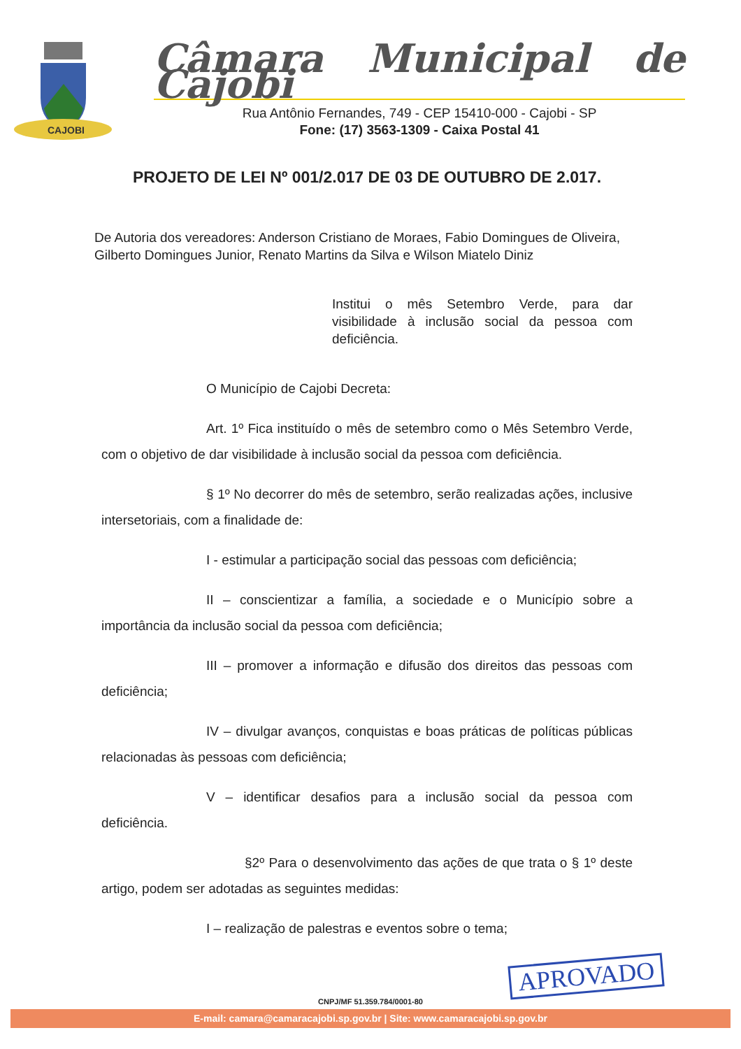CAJOBI
Câmara Municipal de Cajobi
Rua Antônio Fernandes, 749 - CEP 15410-000 - Cajobi - SP
Fone: (17) 3563-1309 - Caixa Postal 41
PROJETO DE LEI Nº 001/2.017 DE 03 DE OUTUBRO DE 2.017.
De Autoria dos vereadores: Anderson Cristiano de Moraes, Fabio Domingues de Oliveira, Gilberto Domingues Junior, Renato Martins da Silva e Wilson Miatelo Diniz
Institui o mês Setembro Verde, para dar visibilidade à inclusão social da pessoa com deficiência.
O Município de Cajobi Decreta:
Art. 1º Fica instituído o mês de setembro como o Mês Setembro Verde, com o objetivo de dar visibilidade à inclusão social da pessoa com deficiência.
§ 1º No decorrer do mês de setembro, serão realizadas ações, inclusive intersetoriais, com a finalidade de:
I - estimular a participação social das pessoas com deficiência;
II – conscientizar a família, a sociedade e o Município sobre a importância da inclusão social da pessoa com deficiência;
III – promover a informação e difusão dos direitos das pessoas com deficiência;
IV – divulgar avanços, conquistas e boas práticas de políticas públicas relacionadas às pessoas com deficiência;
V – identificar desafios para a inclusão social da pessoa com deficiência.
§2º Para o desenvolvimento das ações de que trata o § 1º deste artigo, podem ser adotadas as seguintes medidas:
I – realização de palestras e eventos sobre o tema;
APROVADO
CNPJ/MF 51.359.784/0001-80
E-mail: camara@camaracajobi.sp.gov.br | Site: www.camaracajobi.sp.gov.br